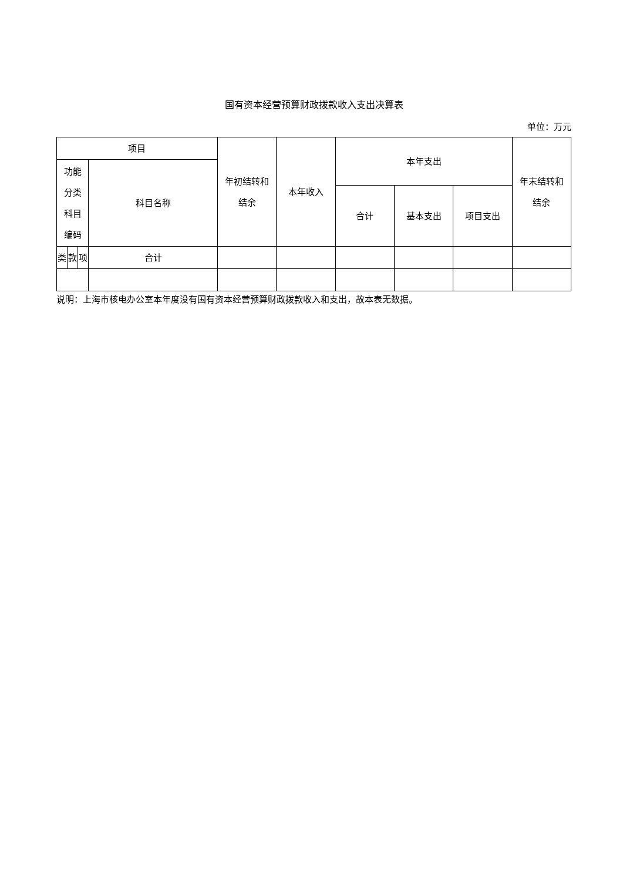国有资本经营预算财政拨款收入支出决算表
单位：万元
| 项目 | | | | 年初结转和 结余 | 本年收入 | 本年支出 | | | 年末结转和 结余 |
| --- | --- | --- | --- | --- | --- | --- | --- | --- | --- |
| 功能 分类 科目 编码 | | | 科目名称 | | | | | | |
| | | | | | | 合计 | 基本支出 | 项目支出 | |
| 类 | 款 | 项 | 合计 | | | | | | |
说明：上海市核电办公室本年度没有国有资本经营预算财政拨款收入和支出，故本表无数据。